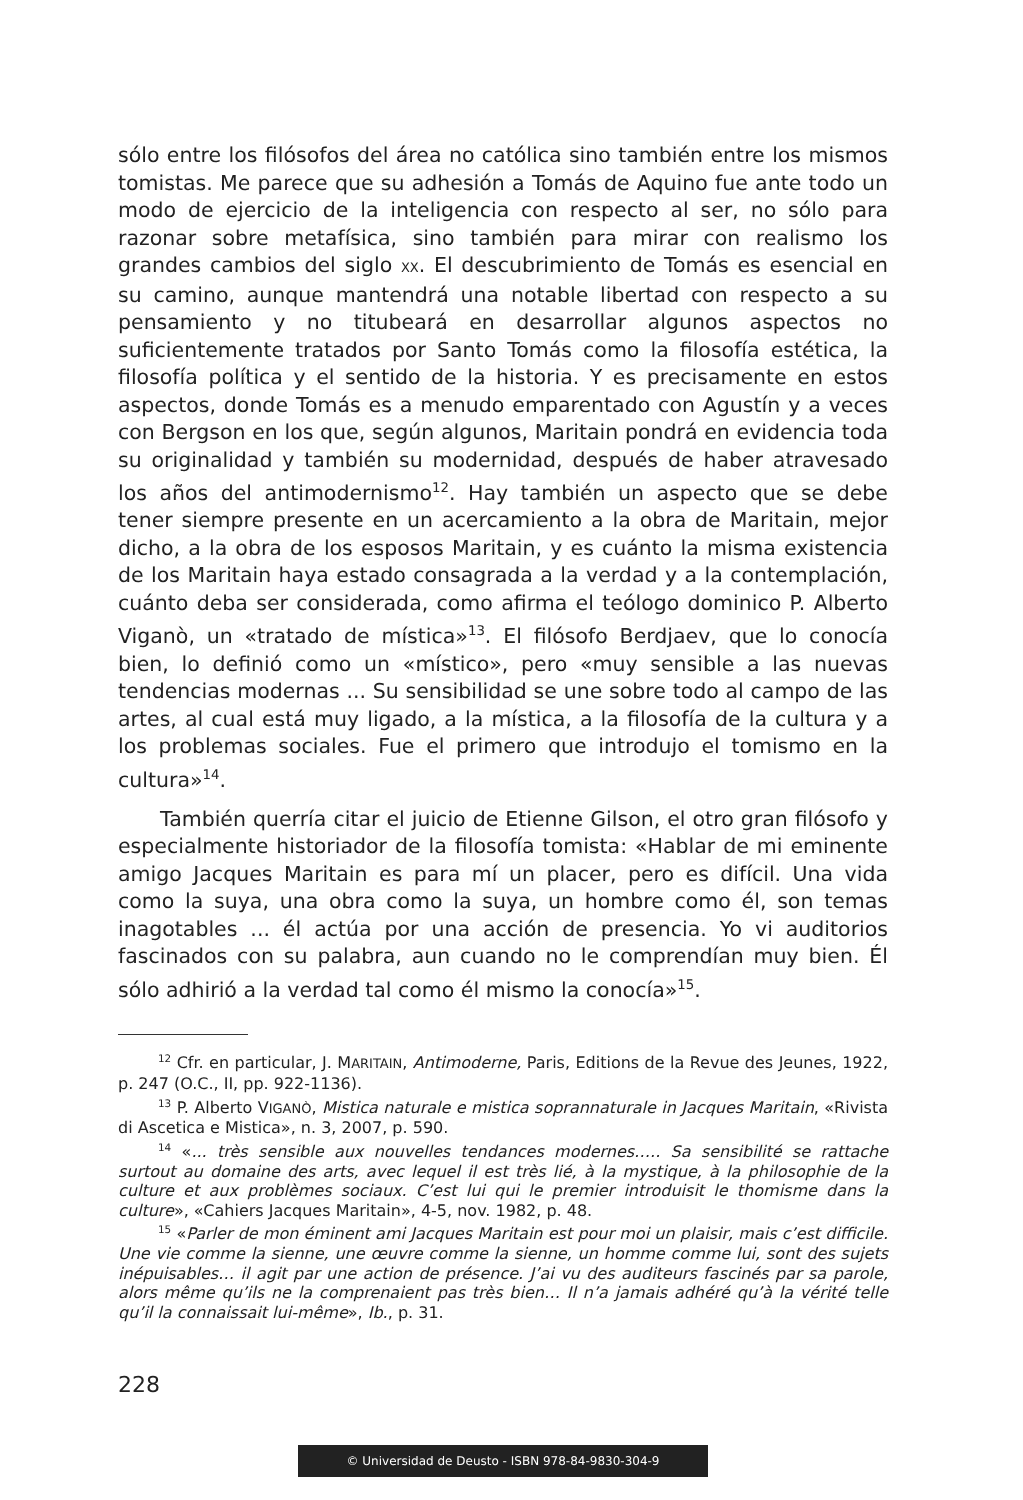sólo entre los filósofos del área no católica sino también entre los mismos tomistas. Me parece que su adhesión a Tomás de Aquino fue ante todo un modo de ejercicio de la inteligencia con respecto al ser, no sólo para razonar sobre metafísica, sino también para mirar con realismo los grandes cambios del siglo XX. El descubrimiento de Tomás es esencial en su camino, aunque mantendrá una notable libertad con respecto a su pensamiento y no titubeará en desarrollar algunos aspectos no suficientemente tratados por Santo Tomás como la filosofía estética, la filosofía política y el sentido de la historia. Y es precisamente en estos aspectos, donde Tomás es a menudo emparentado con Agustín y a veces con Bergson en los que, según algunos, Maritain pondrá en evidencia toda su originalidad y también su modernidad, después de haber atravesado los años del antimodernismo<sup>12</sup>. Hay también un aspecto que se debe tener siempre presente en un acercamiento a la obra de Maritain, mejor dicho, a la obra de los esposos Maritain, y es cuánto la misma existencia de los Maritain haya estado consagrada a la verdad y a la contemplación, cuánto deba ser considerada, como afirma el teólogo dominico P. Alberto Viganò, un «tratado de mística»<sup>13</sup>. El filósofo Berdjaev, que lo conocía bien, lo definió como un «místico», pero «muy sensible a las nuevas tendencias modernas ... Su sensibilidad se une sobre todo al campo de las artes, al cual está muy ligado, a la mística, a la filosofía de la cultura y a los problemas sociales. Fue el primero que introdujo el tomismo en la cultura»<sup>14</sup>.
También querría citar el juicio de Etienne Gilson, el otro gran filósofo y especialmente historiador de la filosofía tomista: «Hablar de mi eminente amigo Jacques Maritain es para mí un placer, pero es difícil. Una vida como la suya, una obra como la suya, un hombre como él, son temas inagotables ... él actúa por una acción de presencia. Yo vi auditorios fascinados con su palabra, aun cuando no le comprendían muy bien. Él sólo adhirió a la verdad tal como él mismo la conocía»<sup>15</sup>.
<sup>12</sup> Cfr. en particular, J. MARITAIN, Antimoderne, Paris, Editions de la Revue des Jeunes, 1922, p. 247 (O.C., II, pp. 922-1136).
<sup>13</sup> P. Alberto VIGANÒ, Mistica naturale e mistica soprannaturale in Jacques Maritain, «Rivista di Ascetica e Mistica», n. 3, 2007, p. 590.
<sup>14</sup> «... très sensible aux nouvelles tendances modernes….. Sa sensibilité se rattache surtout au domaine des arts, avec lequel il est très lié, à la mystique, à la philosophie de la culture et aux problèmes sociaux. C’est lui qui le premier introduisit le thomisme dans la culture», «Cahiers Jacques Maritain», 4-5, nov. 1982, p. 48.
<sup>15</sup> «Parler de mon éminent ami Jacques Maritain est pour moi un plaisir, mais c’est difficile. Une vie comme la sienne, une œuvre comme la sienne, un homme comme lui, sont des sujets inépuisables… il agit par une action de présence. J’ai vu des auditeurs fascinés par sa parole, alors même qu’ils ne la comprenaient pas très bien… Il n’a jamais adhéré qu’à la vérité telle qu’il la connaissait lui-même», Ib., p. 31.
228
© Universidad de Deusto - ISBN 978-84-9830-304-9